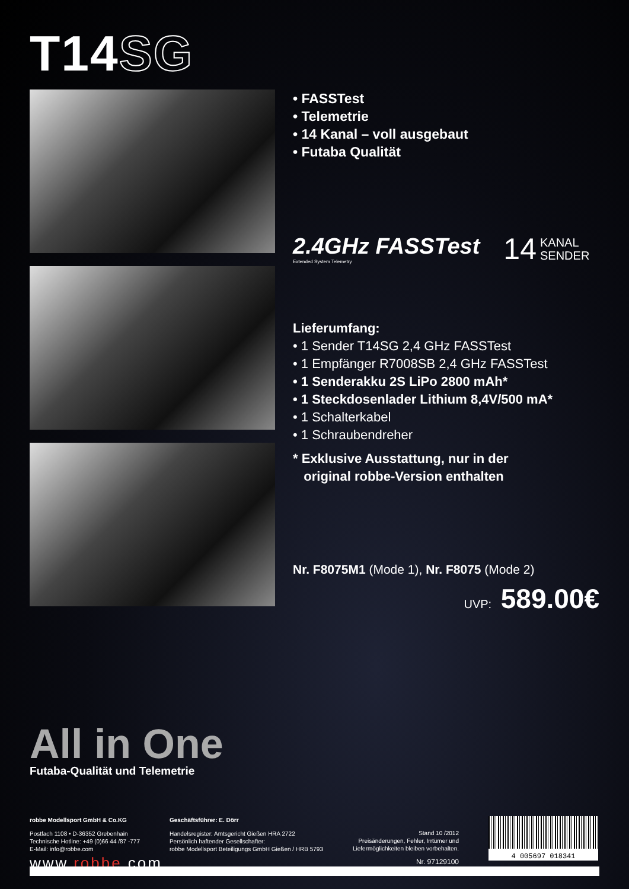T14SG
• FASSTest
• Telemetrie
• 14 Kanal – voll ausgebaut
• Futaba Qualität
2.4GHz FASSTest
Extended System Telemetry
14 KANAL
SENDER
Lieferumfang:
• 1 Sender T14SG 2,4 GHz FASSTest
• 1 Empfänger R7008SB 2,4 GHz FASSTest
• 1 Senderakku 2S LiPo 2800 mAh*
• 1 Steckdosenlader Lithium 8,4V/500 mA*
• 1 Schalterkabel
• 1 Schraubendreher
* Exklusive Ausstattung, nur in der
original robbe-Version enthalten
Nr. F8075M1 (Mode 1), Nr. F8075 (Mode 2)
UVP: 589.00€
All in One
Futaba-Qualität und Telemetrie
robbe Modellsport GmbH & Co.KG
Postfach 1108 • D-36352 Grebenhain
Technische Hotline: +49 (0)66 44 /87 -777
E-Mail: info@robbe.com
Geschäftsführer: E. Dörr
Handelsregister: Amtsgericht Gießen HRA 2722
Persönlich haftender Gesellschafter:
robbe Modellsport Beteiligungs GmbH Gießen / HRB 5793
Stand 10 /2012
Preisänderungen, Fehler, Irrtümer und
Liefermöglichkeiten bleiben vorbehalten.
Nr. 97129100
4 005697 018341
www.robbe.com